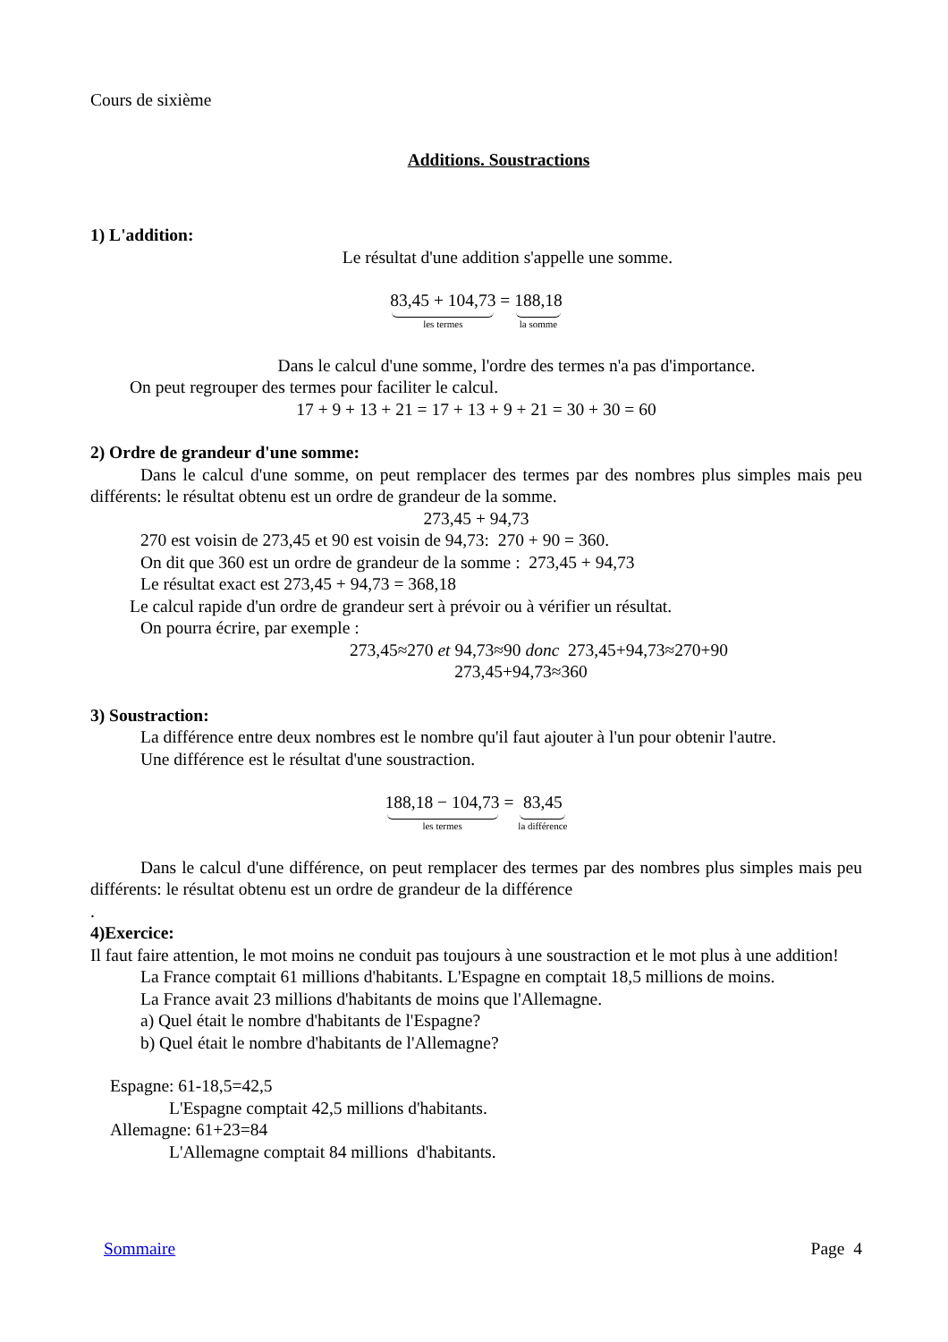Cours de sixième
Additions. Soustractions
1) L'addition:
Le résultat d'une addition s'appelle une somme.
83,45 + 104,73 les termes = 188,18 la somme
Dans le calcul d'une somme, l'ordre des termes n'a pas d'importance.
On peut regrouper des termes pour faciliter le calcul.
17 + 9 + 13 + 21 = 17 + 13 + 9 + 21 = 30 + 30 = 60
2) Ordre de grandeur d'une somme:
Dans le calcul d'une somme, on peut remplacer des termes par des nombres plus simples mais peu différents: le résultat obtenu est un ordre de grandeur de la somme.
273,45 + 94,73
270 est voisin de 273,45 et 90 est voisin de 94,73: 270 + 90 = 360.
On dit que 360 est un ordre de grandeur de la somme : 273,45 + 94,73
Le résultat exact est 273,45 + 94,73 = 368,18
Le calcul rapide d'un ordre de grandeur sert à prévoir ou à vérifier un résultat.
On pourra écrire, par exemple :
273,45≈270 et 94,73≈90 donc 273,45+94,73≈270+90
273,45+94,73≈360
3) Soustraction:
La différence entre deux nombres est le nombre qu'il faut ajouter à l'un pour obtenir l'autre.
Une différence est le résultat d'une soustraction.
188,18 − 104,73 les termes = 83,45 la différence
Dans le calcul d'une différence, on peut remplacer des termes par des nombres plus simples mais peu différents: le résultat obtenu est un ordre de grandeur de la différence
.
4)Exercice:
Il faut faire attention, le mot moins ne conduit pas toujours à une soustraction et le mot plus à une addition!
La France comptait 61 millions d'habitants. L'Espagne en comptait 18,5 millions de moins.
La France avait 23 millions d'habitants de moins que l'Allemagne.
a) Quel était le nombre d'habitants de l'Espagne?
b) Quel était le nombre d'habitants de l'Allemagne?
Espagne: 61-18,5=42,5
L'Espagne comptait 42,5 millions d'habitants.
Allemagne: 61+23=84
L'Allemagne comptait 84 millions d'habitants.
Sommaire Page 4